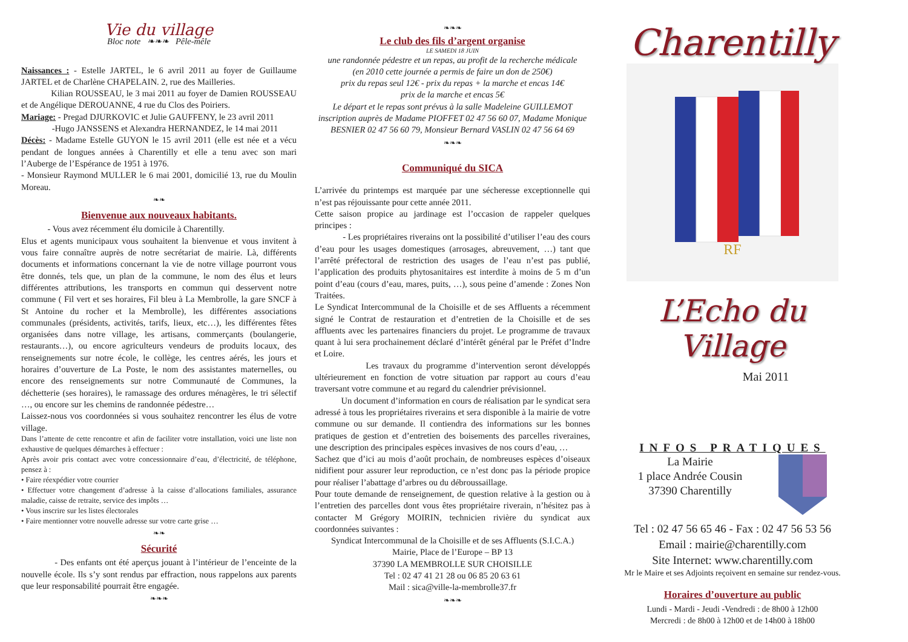Vie du village
Bloc note ❧❧❧ Pêle-mêle
Naissances : - Estelle JARTEL, le 6 avril 2011 au foyer de Guillaume JARTEL et de Charlène CHAPELAIN. 2, rue des Mailleries.
Kilian ROUSSEAU, le 3 mai 2011 au foyer de Damien ROUSSEAU et de Angélique DEROUANNE, 4 rue du Clos des Poiriers.
Mariage: - Pregad DJURKOVIC et Julie GAUFFENY, le 23 avril 2011
-Hugo JANSSENS et Alexandra HERNANDEZ, le 14 mai 2011
Décès: - Madame Estelle GUYON le 15 avril 2011 (elle est née et a vécu pendant de longues années à Charentilly et elle a tenu avec son mari l’Auberge de l’Espérance de 1951 à 1976.
- Monsieur Raymond MULLER le 6 mai 2001, domicilié 13, rue du Moulin Moreau.
❧❧
Bienvenue aux nouveaux habitants.
- Vous avez récemment élu domicile à Charentilly.
Elus et agents municipaux vous souhaitent la bienvenue et vous invitent à vous faire connaître auprès de notre secrétariat de mairie. Là, différents documents et informations concernant la vie de notre village pourront vous être donnés, tels que, un plan de la commune, le nom des élus et leurs différentes attributions, les transports en commun qui desservent notre commune ( Fil vert et ses horaires, Fil bleu à La Membrolle, la gare SNCF à St Antoine du rocher et la Membrolle), les différentes associations communales (présidents, activités, tarifs, lieux, etc…), les différentes fêtes organisées dans notre village, les artisans, commerçants (boulangerie, restaurants…), ou encore agriculteurs vendeurs de produits locaux, des renseignements sur notre école, le collège, les centres aérés, les jours et horaires d’ouverture de La Poste, le nom des assistantes maternelles, ou encore des renseignements sur notre Communauté de Communes, la déchetterie (ses horaires), le ramassage des ordures ménagères, le tri sélectif …, ou encore sur les chemins de randonnée pédestre…
Laissez-nous vos coordonnées si vous souhaitez rencontrer les élus de votre village.
Dans l’attente de cette rencontre et afin de faciliter votre installation, voici une liste non exhaustive de quelques démarches à effectuer :
Après avoir pris contact avec votre concessionnaire d’eau, d’électricité, de téléphone, pensez à :
• Faire réexpédier votre courrier
• Effectuer votre changement d’adresse à la caisse d’allocations familiales, assurance maladie, caisse de retraite, service des impôts …
• Vous inscrire sur les listes électorales
• Faire mentionner votre nouvelle adresse sur votre carte grise …
❧❧
Sécurité
- Des enfants ont été aperçus jouant à l’intérieur de l’enceinte de la nouvelle école. Ils s’y sont rendus par effraction, nous rappelons aux parents que leur responsabilité pourrait être engagée.
❧❧❧
❧❧❧
Le club des fils d’argent organise
LE SAMEDI 18 JUIN
une randonnée pédestre et un repas, au profit de la recherche médicale
(en 2010 cette journée a permis de faire un don de 250€)
prix du repas seul 12€ - prix du repas + la marche et encas 14€
prix de la marche et encas 5€
Le départ et le repas sont prévus à la salle Madeleine GUILLEMOT
inscription auprès de Madame PIOFFET 02 47 56 60 07, Madame Monique BESNIER 02 47 56 60 79, Monsieur Bernard VASLIN 02 47 56 64 69
❧❧❧
Communiqué du SICA
L’arrivée du printemps est marquée par une sécheresse exceptionnelle qui n’est pas réjouissante pour cette année 2011.
Cette saison propice au jardinage est l’occasion de rappeler quelques principes :
- Les propriétaires riverains ont la possibilité d’utiliser l’eau des cours d’eau pour les usages domestiques (arrosages, abreuvement, …) tant que l’arrêté préfectoral de restriction des usages de l’eau n’est pas publié, l’application des produits phytosanitaires est interdite à moins de 5 m d’un point d’eau (cours d’eau, mares, puits, …), sous peine d’amende : Zones Non Traitées.
Le Syndicat Intercommunal de la Choisille et de ses Affluents a récemment signé le Contrat de restauration et d’entretien de la Choisille et de ses affluents avec les partenaires financiers du projet. Le programme de travaux quant à lui sera prochainement déclaré d’intérêt général par le Préfet d’Indre et Loire.
Les travaux du programme d’intervention seront développés ultérieurement en fonction de votre situation par rapport au cours d’eau traversant votre commune et au regard du calendrier prévisionnel.
Un document d’information en cours de réalisation par le syndicat sera adressé à tous les propriétaires riverains et sera disponible à la mairie de votre commune ou sur demande. Il contiendra des informations sur les bonnes pratiques de gestion et d’entretien des boisements des parcelles riveraines, une description des principales espèces invasives de nos cours d’eau, …
Sachez que d’ici au mois d’août prochain, de nombreuses espèces d’oiseaux nidifient pour assurer leur reproduction, ce n’est donc pas la période propice pour réaliser l’abattage d’arbres ou du débroussaillage.
Pour toute demande de renseignement, de question relative à la gestion ou à l’entretien des parcelles dont vous êtes propriétaire riverain, n’hésitez pas à contacter M Grégory MOIRIN, technicien rivière du syndicat aux coordonnées suivantes :
Syndicat Intercommunal de la Choisille et de ses Affluents (S.I.C.A.)
Mairie, Place de l’Europe – BP 13
37390 LA MEMBROLLE SUR CHOISILLE
Tel : 02 47 41 21 28 ou 06 85 20 63 61
Mail : sica@ville-la-membrolle37.fr
❧❧❧
Charentilly
RF
L’Echo du Village
Mai 2011
INFOS PRATIQUES
La Mairie
1 place Andrée Cousin
37390 Charentilly
Tel : 02 47 56 65 46 - Fax : 02 47 56 53 56
Email : mairie@charentilly.com
Site Internet: www.charentilly.com
Mr le Maire et ses Adjoints reçoivent en semaine sur rendez-vous.
Horaires d’ouverture au public
Lundi - Mardi - Jeudi -Vendredi : de 8h00 à 12h00
Mercredi : de 8h00 à 12h00 et de 14h00 à 18h00